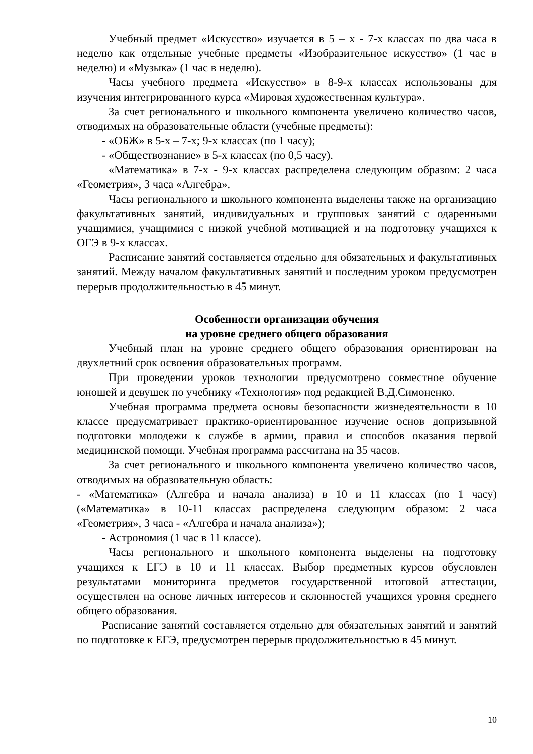Учебный предмет «Искусство» изучается в 5 – х - 7-х классах по два часа в неделю как отдельные учебные предметы «Изобразительное искусство» (1 час в неделю) и «Музыка» (1 час в неделю).
Часы учебного предмета «Искусство» в 8-9-х классах использованы для изучения интегрированного курса «Мировая художественная культура».
За счет регионального и школьного компонента увеличено количество часов, отводимых на образовательные области (учебные предметы):
- «ОБЖ» в 5-х – 7-х; 9-х классах (по 1 часу);
- «Обществознание» в 5-х классах (по 0,5 часу).
«Математика» в 7-х - 9-х классах распределена следующим образом: 2 часа «Геометрия», 3 часа «Алгебра».
Часы регионального и школьного компонента выделены также на организацию факультативных занятий, индивидуальных и групповых занятий с одаренными учащимися, учащимися с низкой учебной мотивацией и на подготовку учащихся к ОГЭ в 9-х классах.
Расписание занятий составляется отдельно для обязательных и факультативных занятий. Между началом факультативных занятий и последним уроком предусмотрен перерыв продолжительностью в 45 минут.
Особенности организации обучения
на уровне среднего общего образования
Учебный план на уровне среднего общего образования ориентирован на двухлетний срок освоения образовательных программ.
При проведении уроков технологии предусмотрено совместное обучение юношей и девушек по учебнику «Технология» под редакцией В.Д.Симоненко.
Учебная программа предмета основы безопасности жизнедеятельности в 10 классе предусматривает практико-ориентированное изучение основ допризывной подготовки молодежи к службе в армии, правил и способов оказания первой медицинской помощи. Учебная программа рассчитана на 35 часов.
За счет регионального и школьного компонента увеличено количество часов, отводимых на образовательную область:
- «Математика» (Алгебра и начала анализа) в 10 и 11 классах (по 1 часу) («Математика» в 10-11 классах распределена следующим образом: 2 часа «Геометрия», 3 часа - «Алгебра и начала анализа»);
- Астрономия (1 час в 11 классе).
Часы регионального и школьного компонента выделены на подготовку учащихся к ЕГЭ в 10 и 11 классах. Выбор предметных курсов обусловлен результатами мониторинга предметов государственной итоговой аттестации, осуществлен на основе личных интересов и склонностей учащихся уровня среднего общего образования.
Расписание занятий составляется отдельно для обязательных занятий и занятий по подготовке к ЕГЭ, предусмотрен перерыв продолжительностью в 45 минут.
10